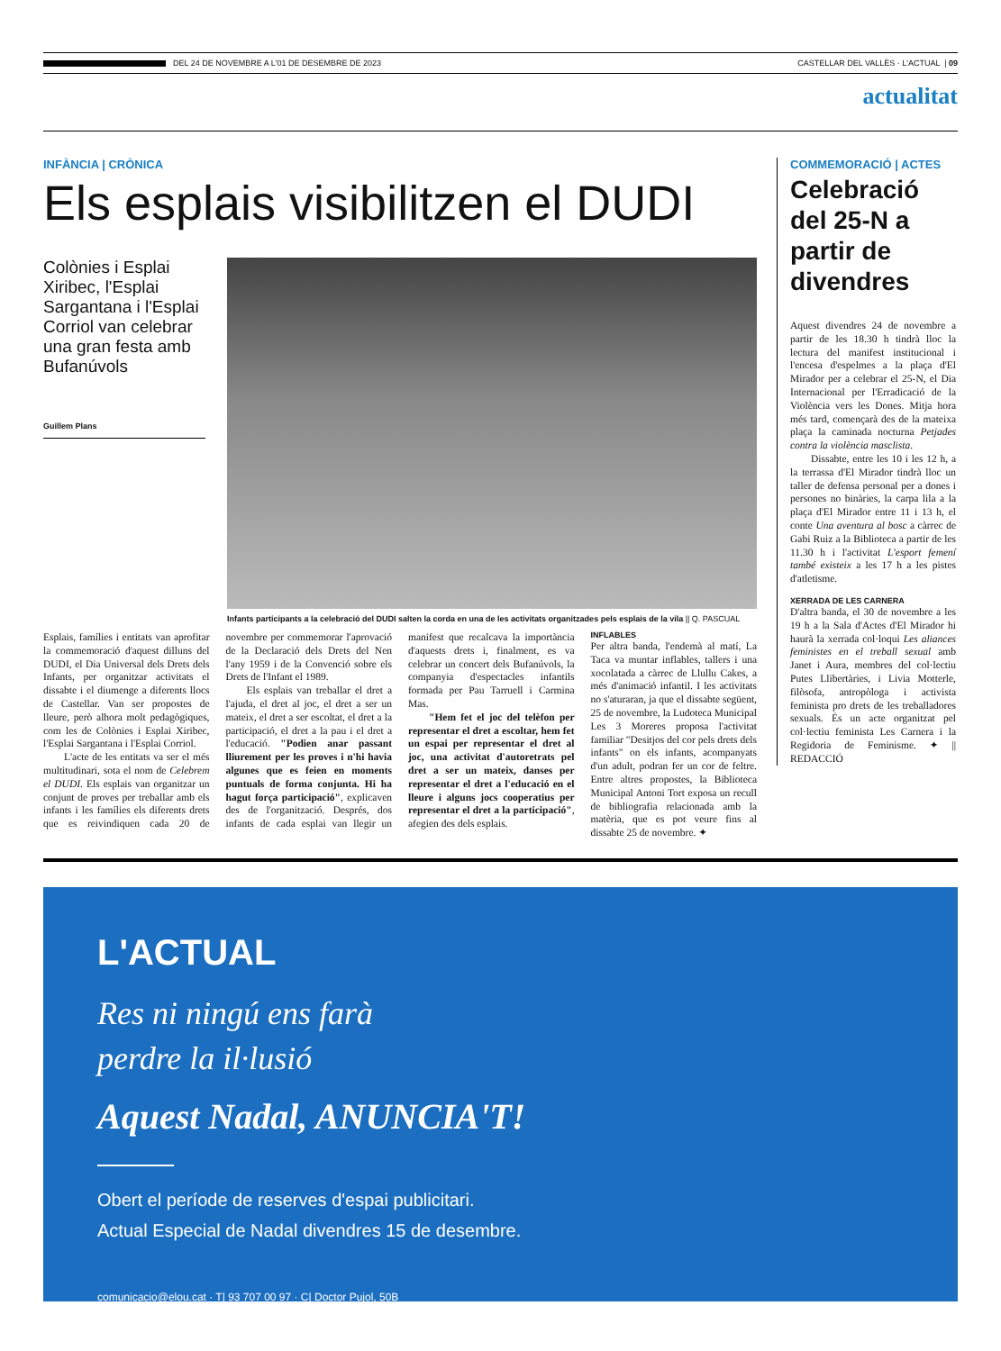DEL 24 DE NOVEMBRE A L'01 DE DESEMBRE DE 2023 CASTELLAR DEL VALLÈS · L'ACTUAL | 09
actualitat
INFÀNCIA | CRÒNICA
Els esplais visibilitzen el DUDI
Colònies i Esplai Xiribec, l'Esplai Sargantana i l'Esplai Corriol van celebrar una gran festa amb Bufanúvols
Guillem Plans
Infants participants a la celebració del DUDI salten la corda en una de les activitats organitzades pels esplais de la vila || Q. PASCUAL
Esplais, famílies i entitats van aprofitar la commemoració d'aquest dilluns del DUDI, el Dia Universal dels Drets dels Infants, per organitzar activitats el dissabte i el diumenge a diferents llocs de Castellar. Van ser propostes de lleure, però alhora molt pedagògiques, com les de Colònies i Esplai Xiribec, l'Esplai Sargantana i l'Esplai Corriol.
L'acte de les entitats va ser el més multitudinari, sota el nom de Celebrem el DUDI. Els esplais van organitzar un conjunt de proves per treballar amb els infants i les famílies els diferents drets que es reivindiquen cada 20 de novembre per commemorar l'aprovació de la Declaració dels Drets del Nen l'any 1959 i de la Convenció sobre els Drets de l'Infant el 1989.
Els esplais van treballar el dret a l'ajuda, el dret al joc, el dret a ser un mateix, el dret a ser escoltat, el dret a la participació, el dret a la pau i el dret a l'educació. "Podien anar passant lliurement per les proves i n'hi havia algunes que es feien en moments puntuals de forma conjunta. Hi ha hagut força participació", explicaven des de l'organització. Després, dos infants de cada esplai van llegir un manifest que recalcava la importància d'aquests drets i, finalment, es va celebrar un concert dels Bufanúvols, la companyia d'espectacles infantils formada per Pau Tarruell i Carmina Mas.
"Hem fet el joc del telèfon per representar el dret a escoltar, hem fet un espai per representar el dret al joc, una activitat d'autoretrats pel dret a ser un mateix, danses per representar el dret a l'educació en el lleure i alguns jocs cooperatius per representar el dret a la participació", afegien des dels esplais.
INFLABLES
Per altra banda, l'endemà al matí, La Taca va muntar inflables, tallers i una xocolatada a càrrec de Llullu Cakes, a més d'animació infantil. I les activitats no s'aturaran, ja que el dissabte següent, 25 de novembre, la Ludoteca Municipal Les 3 Moreres proposa l'activitat familiar "Desitjos del cor pels drets dels infants" on els infants, acompanyats d'un adult, podran fer un cor de feltre. Entre altres propostes, la Biblioteca Municipal Antoni Tort exposa un recull de bibliografia relacionada amb la matèria, que es pot veure fins al dissabte 25 de novembre. ✦
COMMEMORACIÓ | ACTES
Celebració del 25-N a partir de divendres
Aquest divendres 24 de novembre a partir de les 18.30 h tindrà lloc la lectura del manifest institucional i l'encesa d'espelmes a la plaça d'El Mirador per a celebrar el 25-N, el Dia Internacional per l'Erradicació de la Violència vers les Dones. Mitja hora més tard, començarà des de la mateixa plaça la caminada nocturna Petjades contra la violència masclista.
Dissabte, entre les 10 i les 12 h, a la terrassa d'El Mirador tindrà lloc un taller de defensa personal per a dones i persones no binàries, la carpa lila a la plaça d'El Mirador entre 11 i 13 h, el conte Una aventura al bosc a càrrec de Gabi Ruiz a la Biblioteca a partir de les 11.30 h i l'activitat L'esport femení també existeix a les 17 h a les pistes d'atletisme.
XERRADA DE LES CARNERA
D'altra banda, el 30 de novembre a les 19 h a la Sala d'Actes d'El Mirador hi haurà la xerrada col·loqui Les aliances feministes en el treball sexual amb Janet i Aura, membres del col·lectiu Putes Llibertàries, i Livia Motterle, filòsofa, antropòloga i activista feminista pro drets de les treballadores sexuals. És un acte organitzat pel col·lectiu feminista Les Carnera i la Regidoria de Feminisme. ✦ || REDACCIÓ
L'ACTUAL
Res ni ningú ens farà
perdre la il·lusió
Aquest Nadal, ANUNCIA'T!
Obert el període de reserves d'espai publicitari.
Actual Especial de Nadal divendres 15 de desembre.
comunicacio@elou.cat · T| 93 707 00 97 · C| Doctor Pujol, 50B